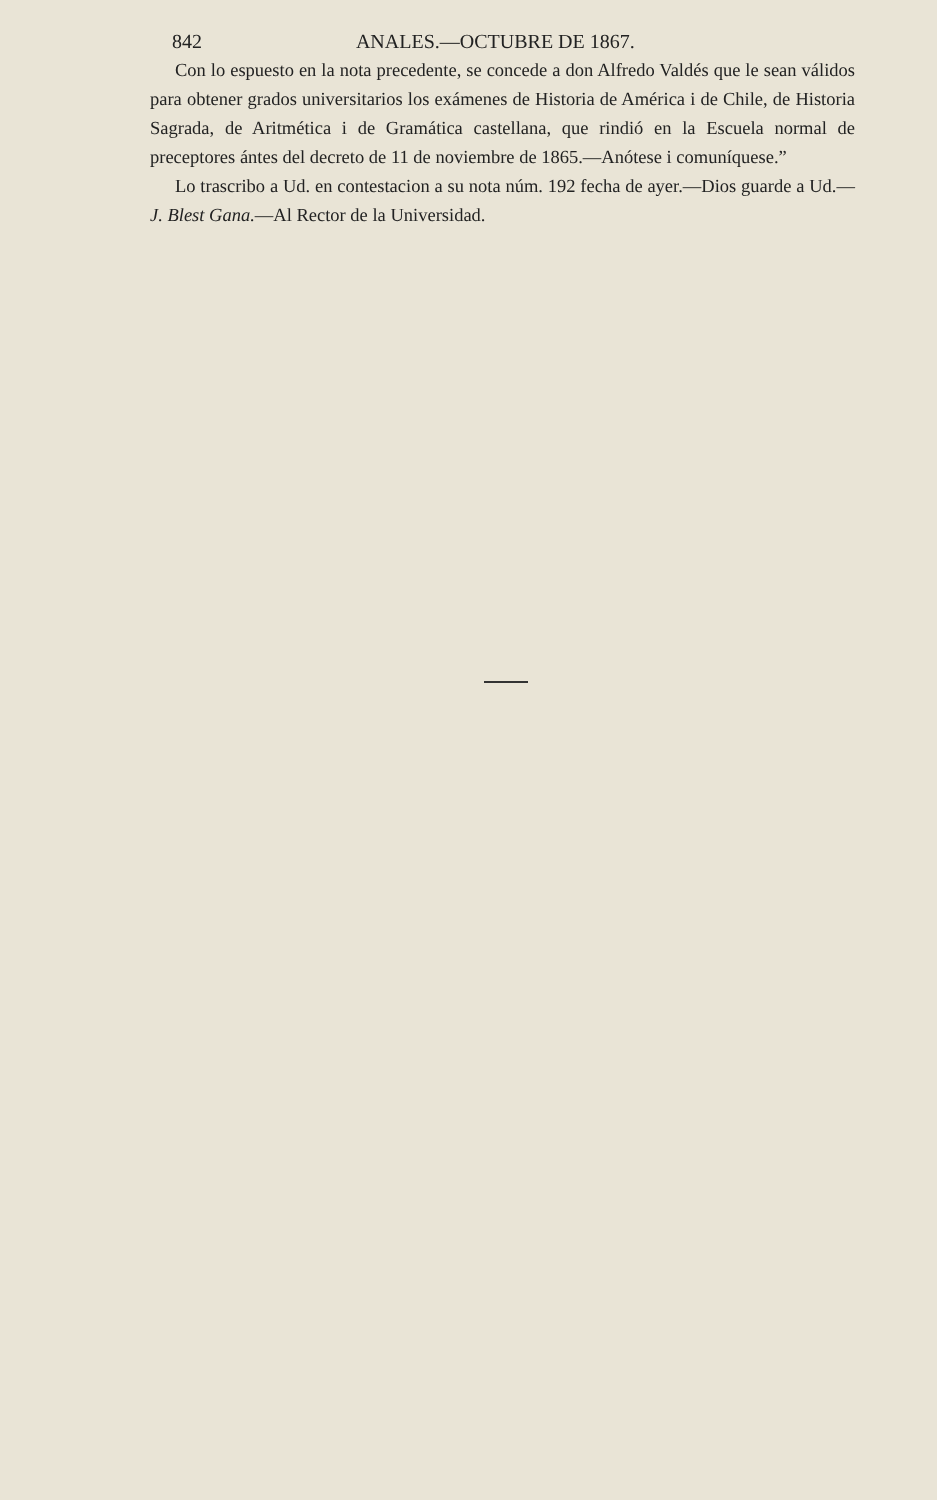842 ANALES.—OCTUBRE DE 1867.
Con lo espuesto en la nota precedente, se concede a don Alfredo Valdés que le sean válidos para obtener grados universitarios los exámenes de Historia de América i de Chile, de Historia Sagrada, de Aritmética i de Gramática castellana, que rindió en la Escuela normal de preceptores ántes del decreto de 11 de noviembre de 1865.—Anótese i comuníquese.”
Lo trascribo a Ud. en contestacion a su nota núm. 192 fecha de ayer.—Dios guarde a Ud.—J. Blest Gana.—Al Rector de la Universidad.